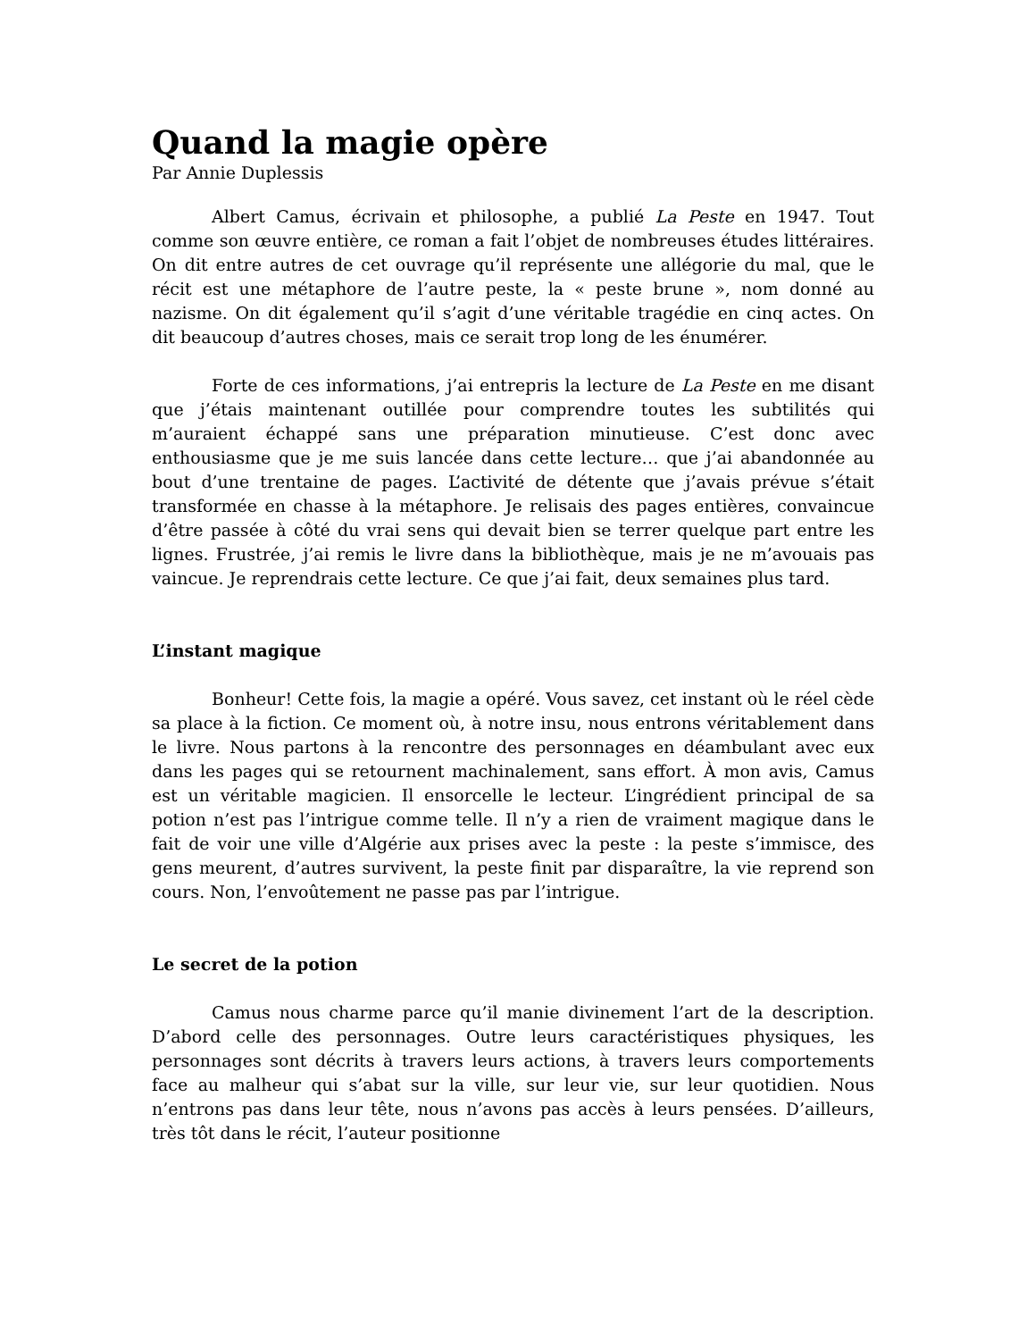Quand la magie opère
Par Annie Duplessis
Albert Camus, écrivain et philosophe, a publié La Peste en 1947. Tout comme son œuvre entière, ce roman a fait l’objet de nombreuses études littéraires. On dit entre autres de cet ouvrage qu’il représente une allégorie du mal, que le récit est une métaphore de l’autre peste, la « peste brune », nom donné au nazisme. On dit également qu’il s’agit d’une véritable tragédie en cinq actes. On dit beaucoup d’autres choses, mais ce serait trop long de les énumérer.
Forte de ces informations, j’ai entrepris la lecture de La Peste en me disant que j’étais maintenant outillée pour comprendre toutes les subtilités qui m’auraient échappé sans une préparation minutieuse. C’est donc avec enthousiasme que je me suis lancée dans cette lecture… que j’ai abandonnée au bout d’une trentaine de pages. L’activité de détente que j’avais prévue s’était transformée en chasse à la métaphore. Je relisais des pages entières, convaincue d’être passée à côté du vrai sens qui devait bien se terrer quelque part entre les lignes. Frustrée, j’ai remis le livre dans la bibliothèque, mais je ne m’avouais pas vaincue. Je reprendrais cette lecture. Ce que j’ai fait, deux semaines plus tard.
L’instant magique
Bonheur! Cette fois, la magie a opéré. Vous savez, cet instant où le réel cède sa place à la fiction. Ce moment où, à notre insu, nous entrons véritablement dans le livre. Nous partons à la rencontre des personnages en déambulant avec eux dans les pages qui se retournent machinalement, sans effort. À mon avis, Camus est un véritable magicien. Il ensorcelle le lecteur. L’ingrédient principal de sa potion n’est pas l’intrigue comme telle. Il n’y a rien de vraiment magique dans le fait de voir une ville d’Algérie aux prises avec la peste : la peste s’immisce, des gens meurent, d’autres survivent, la peste finit par disparaître, la vie reprend son cours. Non, l’envoûtement ne passe pas par l’intrigue.
Le secret de la potion
Camus nous charme parce qu’il manie divinement l’art de la description. D’abord celle des personnages. Outre leurs caractéristiques physiques, les personnages sont décrits à travers leurs actions, à travers leurs comportements face au malheur qui s’abat sur la ville, sur leur vie, sur leur quotidien. Nous n’entrons pas dans leur tête, nous n’avons pas accès à leurs pensées. D’ailleurs, très tôt dans le récit, l’auteur positionne